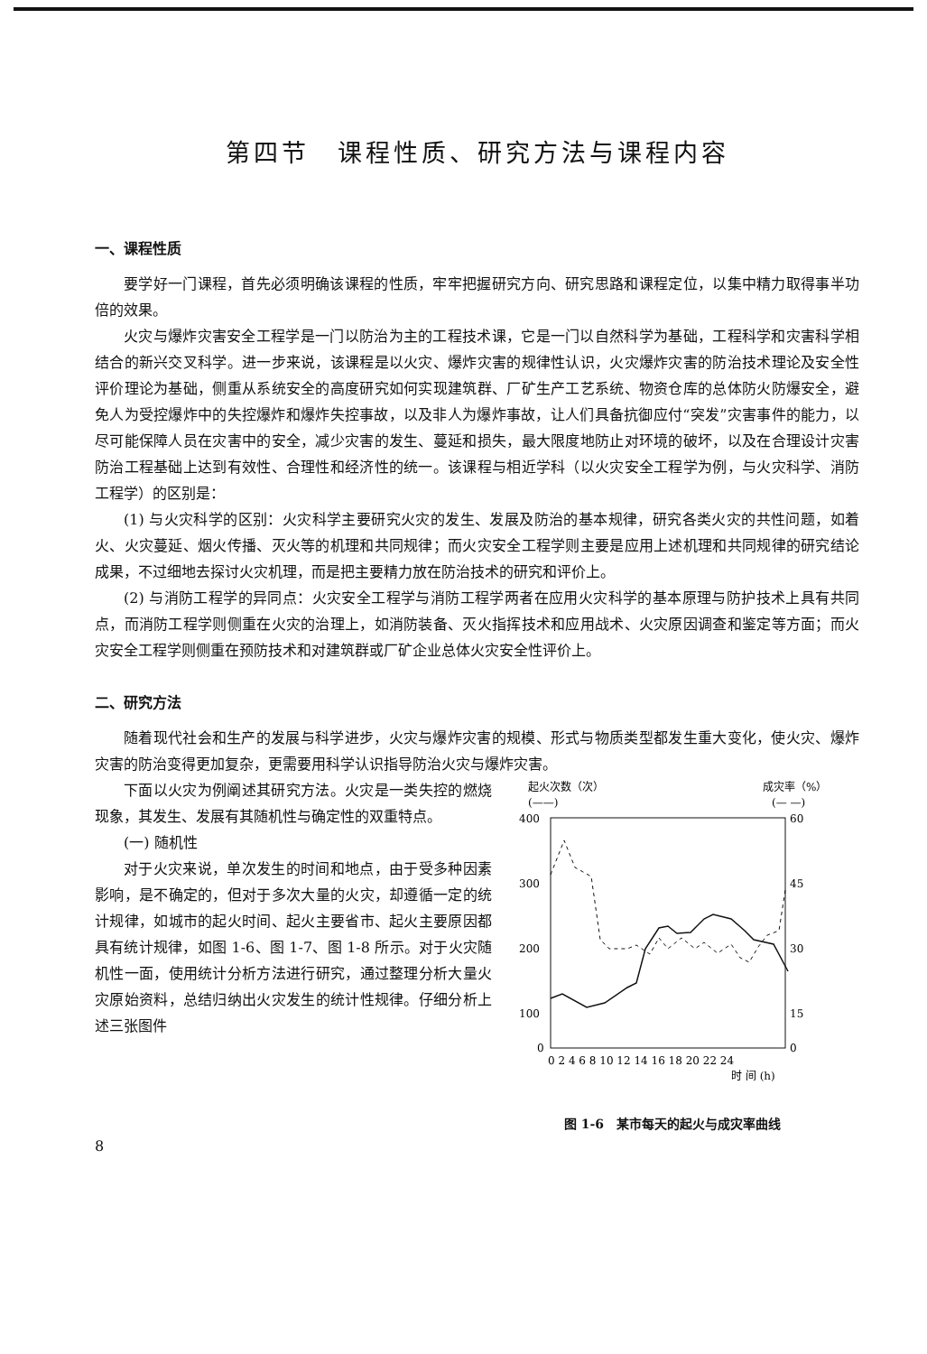第四节　课程性质、研究方法与课程内容
一、课程性质
要学好一门课程，首先必须明确该课程的性质，牢牢把握研究方向、研究思路和课程定位，以集中精力取得事半功倍的效果。
火灾与爆炸灾害安全工程学是一门以防治为主的工程技术课，它是一门以自然科学为基础，工程科学和灾害科学相结合的新兴交叉科学。进一步来说，该课程是以火灾、爆炸灾害的规律性认识，火灾爆炸灾害的防治技术理论及安全性评价理论为基础，侧重从系统安全的高度研究如何实现建筑群、厂矿生产工艺系统、物资仓库的总体防火防爆安全，避免人为受控爆炸中的失控爆炸和爆炸失控事故，以及非人为爆炸事故，让人们具备抗御应付“突发”灾害事件的能力，以尽可能保障人员在灾害中的安全，减少灾害的发生、蔓延和损失，最大限度地防止对环境的破坏，以及在合理设计灾害防治工程基础上达到有效性、合理性和经济性的统一。该课程与相近学科（以火灾安全工程学为例，与火灾科学、消防工程学）的区别是：
(1) 与火灾科学的区别：火灾科学主要研究火灾的发生、发展及防治的基本规律，研究各类火灾的共性问题，如着火、火灾蔓延、烟火传播、灭火等的机理和共同规律；而火灾安全工程学则主要是应用上述机理和共同规律的研究结论成果，不过细地去探讨火灾机理，而是把主要精力放在防治技术的研究和评价上。
(2) 与消防工程学的异同点：火灾安全工程学与消防工程学两者在应用火灾科学的基本原理与防护技术上具有共同点，而消防工程学则侧重在火灾的治理上，如消防装备、灭火指挥技术和应用战术、火灾原因调查和鉴定等方面；而火灾安全工程学则侧重在预防技术和对建筑群或厂矿企业总体火灾安全性评价上。
二、研究方法
随着现代社会和生产的发展与科学进步，火灾与爆炸灾害的规模、形式与物质类型都发生重大变化，使火灾、爆炸灾害的防治变得更加复杂，更需要用科学认识指导防治火灾与爆炸灾害。
下面以火灾为例阐述其研究方法。火灾是一类失控的燃烧现象，其发生、发展有其随机性与确定性的双重特点。
(一) 随机性
对于火灾来说，单次发生的时间和地点，由于受多种因素影响，是不确定的，但对于多次大量的火灾，却遵循一定的统计规律，如城市的起火时间、起火主要省市、起火主要原因都具有统计规律，如图 1-6、图 1-7、图 1-8 所示。对于火灾随机性一面，使用统计分析方法进行研究，通过整理分析大量火灾原始资料，总结归纳出火灾发生的统计性规律。仔细分析上述三张图件
起火次数（次）
(——)
成灾率（%）
(— —)
400
300
200
100
0
60
45
30
15
0
0 2 4 6 8 10 12 14 16 18 20 22 24
时 间 (h)
图 1-6　某市每天的起火与成灾率曲线
8